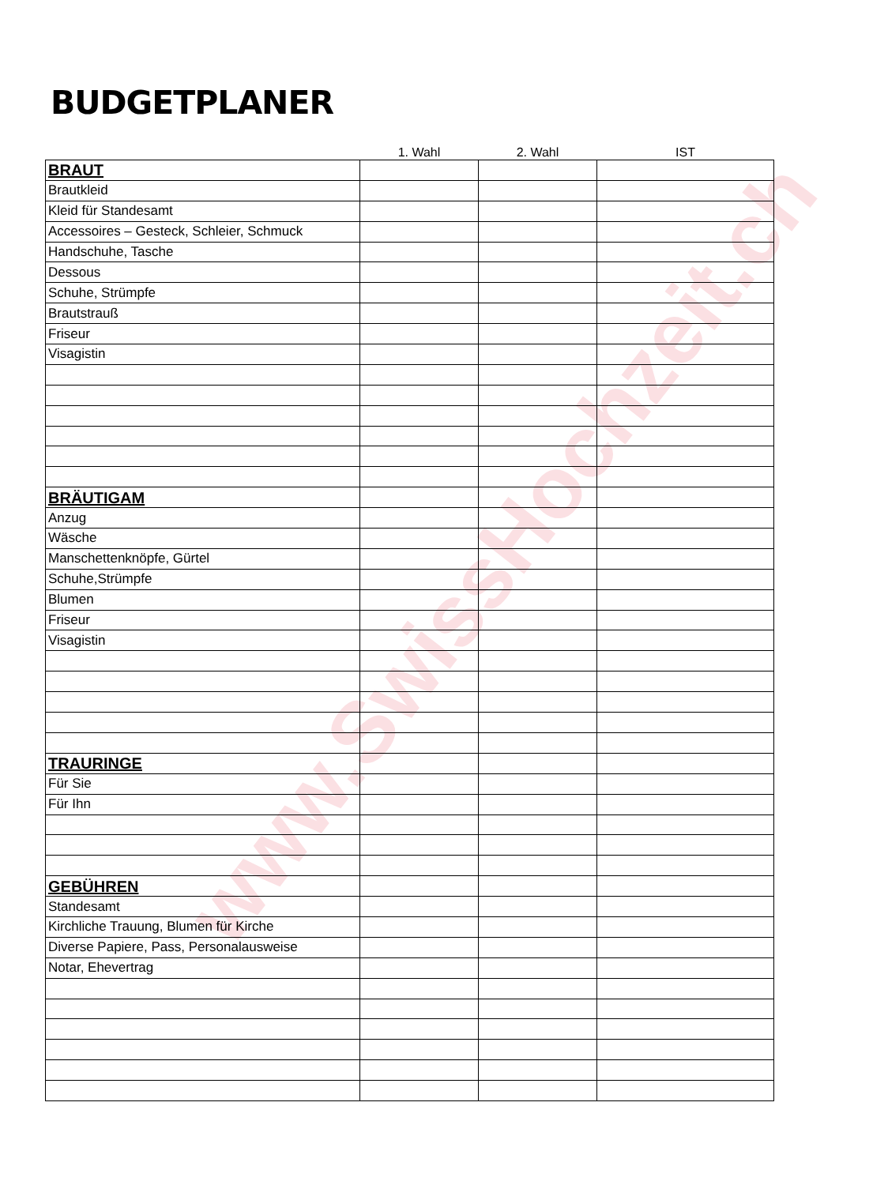BUDGETPLANER
| | 1. Wahl | 2. Wahl | IST |
| --- | --- | --- | --- |
| BRAUT | | | |
| Brautkleid | | | |
| Kleid für Standesamt | | | |
| Accessoires – Gesteck, Schleier, Schmuck | | | |
| Handschuhe, Tasche | | | |
| Dessous | | | |
| Schuhe, Strümpfe | | | |
| Brautstrauß | | | |
| Friseur | | | |
| Visagistin | | | |
| BRÄUTIGAM | | | |
| Anzug | | | |
| Wäsche | | | |
| Manschettenknöpfe, Gürtel | | | |
| Schuhe,Strümpfe | | | |
| Blumen | | | |
| Friseur | | | |
| Visagistin | | | |
| TRAURINGE | | | |
| Für Sie | | | |
| Für Ihn | | | |
| GEBÜHREN | | | |
| Standesamt | | | |
| Kirchliche Trauung, Blumen für Kirche | | | |
| Diverse Papiere, Pass, Personalausweise | | | |
| Notar, Ehevertrag | | | |
www.SwissHochzeit.ch